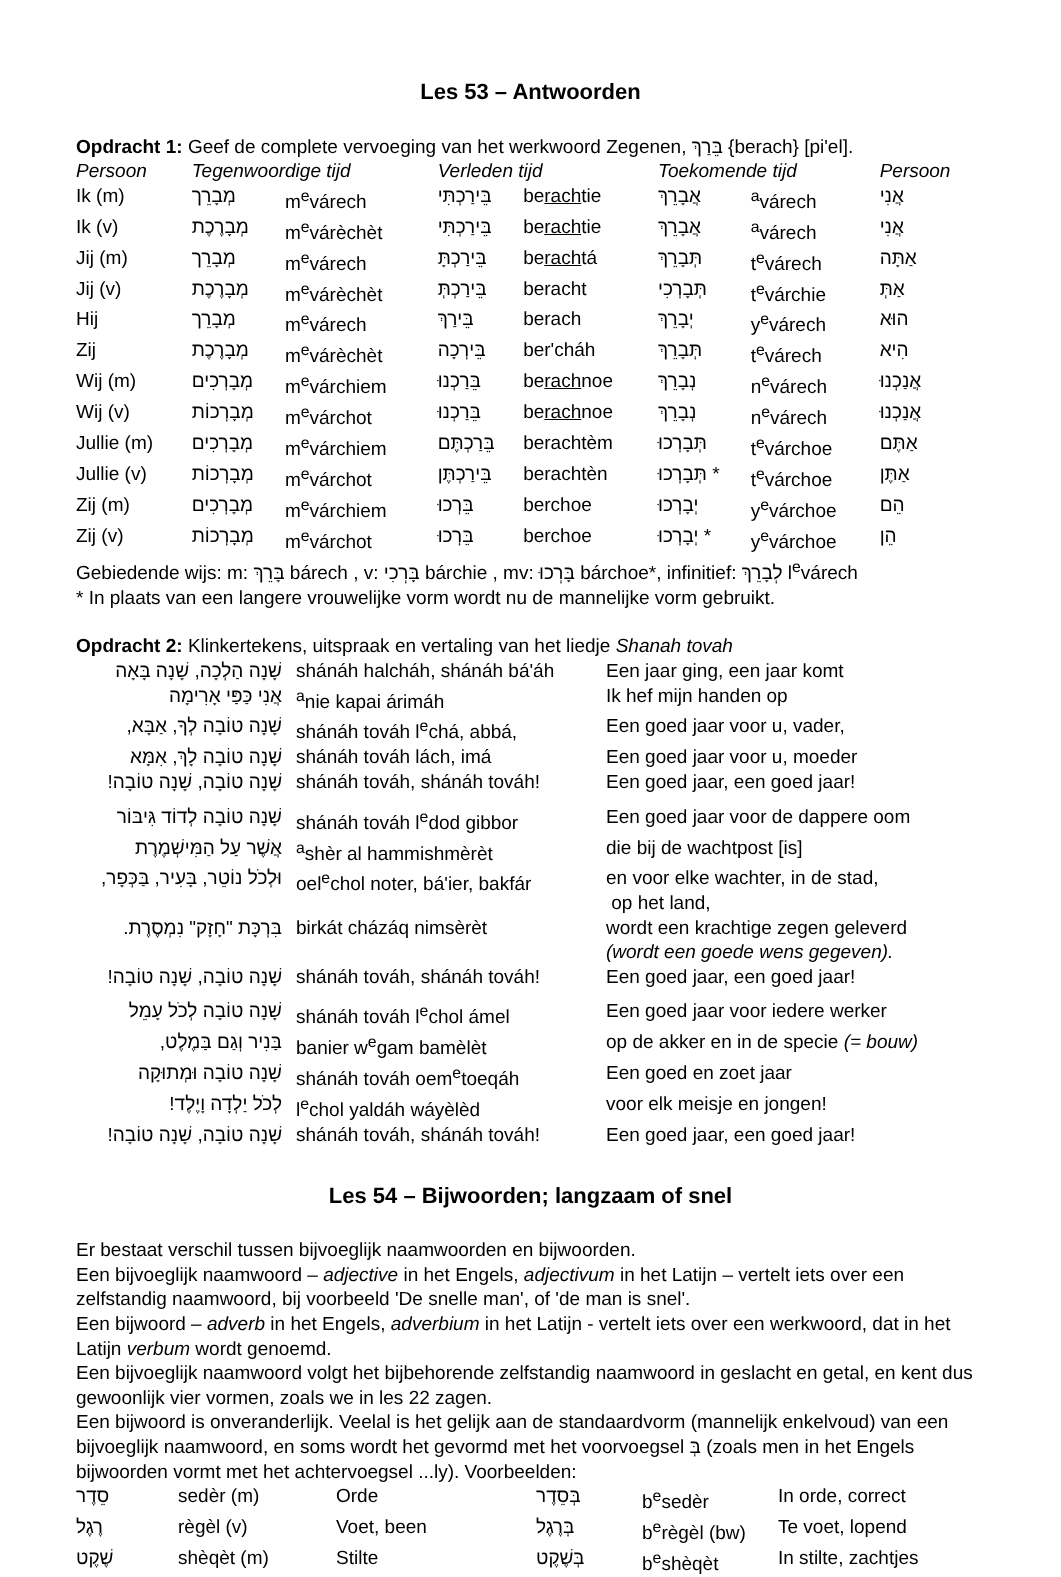Les 53 – Antwoorden
Opdracht 1: Geef de complete vervoeging van het werkwoord Zegenen, בֵּרַךְ {berach} [pi'el].
| Persoon | Tegenwoordige tijd | | Verleden tijd | | Toekomende tijd | | Persoon |
| --- | --- | --- | --- | --- | --- | --- | --- |
| Ik (m) | מְבָרֵך | m<sup>e</sup>várech | בֵּירַכְתִּי | be rach tie | אֲבָרֵךְ | <sup>a</sup> várech | אֲנִי |
| Ik (v) | מְבָרֶכֶת | m<sup>e</sup>várèchèt | בֵּירַכְתִּי | be rach tie | אֲבָרֵךְ | <sup>a</sup> várech | אֲנִי |
| Jij (m) | מְבָרֵך | m<sup>e</sup>várech | בֵּירַכְתָּ | be rach tá | תְּבָרֵךְ | t<sup>e</sup>várech | אַתָּה |
| Jij (v) | מְבָרֶכֶת | m<sup>e</sup>várèchèt | בֵּירַכְתְּ | beracht | תְּבָרְכִי | t<sup>e</sup>várchie | אַתְּ |
| Hij | מְבָרֵך | m<sup>e</sup>várech | בֵּירַךְ | berach | יְבָרֵךְ | y<sup>e</sup>várech | הוּא |
| Zij | מְבָרֶכֶת | m<sup>e</sup>várèchèt | בֵּירְכָה | ber'cháh | תְּבָרֵךְ | t<sup>e</sup>várech | הִיא |
| Wij (m) | מְבָרְכִים | m<sup>e</sup>várchiem | בֵּרַכְנוּ | be rach noe | נְבָרֵךְ | n<sup>e</sup>várech | אֲנַכְנוּ |
| Wij (v) | מְבָרְכוֹת | m<sup>e</sup>várchot | בֵּרַכְנוּ | be rach noe | נְבָרֵךְ | n<sup>e</sup>várech | אֲנַכְנוּ |
| Jullie (m) | מְבָרְכִים | m<sup>e</sup>várchiem | בֵּרַכְתֶּם | berachtèm | תְּבָרְכוּ | t<sup>e</sup>várchoe | אַתֶּם |
| Jullie (v) | מְבָרְכוֹת | m<sup>e</sup>várchot | בֵּירַכְתֶּן | berachtèn | תְּבָרְכוּ * | t<sup>e</sup>várchoe | אַתֶּן |
| Zij (m) | מְבָרְכִים | m<sup>e</sup>várchiem | בֵּרְכוּ | berchoe | יְבָרְכוּ | y<sup>e</sup>várchoe | הֵם |
| Zij (v) | מְבָרְכוֹת | m<sup>e</sup>várchot | בֵּרְכוּ | berchoe | יְבָרְכוּ * | y<sup>e</sup>várchoe | הֵן |
Gebiedende wijs: m: בָּרֵךְ bárech , v: בָּרְכִי bárchie , mv: בָּרְכוּ bárchoe*, infinitief: לְבָרֵךְ l<sup>e</sup>várech
* In plaats van een langere vrouwelijke vorm wordt nu de mannelijke vorm gebruikt.
Opdracht 2: Klinkertekens, uitspraak en vertaling van het liedje Shanah tovah
| שָׁנָה הַלְכָה, שָׁנָה בָּאָה | shánáh halcháh, shánáh bá'áh | Een jaar ging, een jaar komt |
| אֲנִי כַּפַּי אָרִימָה | <sup>a</sup> nie kapai árimáh | Ik hef mijn handen op |
| שָׁנָה טוֹבָה לְךָ, אַבָּא, | shánáh továh l<sup>e</sup>chá, abbá, | Een goed jaar voor u, vader, |
| שָׁנָה טוֹבָה לָךְ, אִמָּא | shánáh továh lách, imá | Een goed jaar voor u, moeder |
| שָׁנָה טוֹבָה, שָׁנָה טוֹבָה! | shánáh továh, shánáh továh! | Een goed jaar, een goed jaar! |
| שָׁנָה טוֹבָה לְדוֹד גִּיבּוֹר | shánáh továh l<sup>e</sup>dod gibbor | Een goed jaar voor de dappere oom |
| אֲשֶׁר עַל הַמִּישְׁמֶרֶת | <sup>a</sup> shèr al hammishmèrèt | die bij de wachtpost [is] |
| וּלְכֹל נוֹטֵר, בָּעִיר, בַּכְּפָר, | oel<sup>e</sup>chol noter, bá'ier, bakfár | en voor elke wachter, in de stad, op het land, |
| בִּרְכָּת "חָזָק" נִמְסֶרֶת. | birkát cházáq nimsèrèt | wordt een krachtige zegen geleverd (wordt een goede wens gegeven). |
| שָׁנָה טוֹבָה, שָׁנָה טוֹבָה! | shánáh továh, shánáh továh! | Een goed jaar, een goed jaar! |
| שָׁנָה טוֹבָה לְכֹל עָמֵל | shánáh továh l<sup>e</sup>chol ámel | Een goed jaar voor iedere werker |
| בַּנִיר וְגַם בַּמֶלֶט, | banier w<sup>e</sup>gam bamèlèt | op de akker en in de specie (= bouw) |
| שָׁנָה טוֹבָה וּמְתוּקָה | shánáh továh oem<sup>e</sup>toeqáh | Een goed en zoet jaar |
| לְכֹל יַלְדָה וָיֶלֶד! | l<sup>e</sup>chol yaldáh wáyèlèd | voor elk meisje en jongen! |
| שָׁנָה טוֹבָה, שָׁנָה טוֹבָה! | shánáh továh, shánáh továh! | Een goed jaar, een goed jaar! |
Les 54 – Bijwoorden; langzaam of snel
Er bestaat verschil tussen bijvoeglijk naamwoorden en bijwoorden.
Een bijvoeglijk naamwoord – adjective in het Engels, adjectivum in het Latijn – vertelt iets over een zelfstandig naamwoord, bij voorbeeld 'De snelle man', of 'de man is snel'.
Een bijwoord – adverb in het Engels, adverbium in het Latijn - vertelt iets over een werkwoord, dat in het Latijn verbum wordt genoemd.
Een bijvoeglijk naamwoord volgt het bijbehorende zelfstandig naamwoord in geslacht en getal, en kent dus gewoonlijk vier vormen, zoals we in les 22 zagen.
Een bijwoord is onveranderlijk. Veelal is het gelijk aan de standaardvorm (mannelijk enkelvoud) van een bijvoeglijk naamwoord, en soms wordt het gevormd met het voorvoegsel בְּ (zoals men in het Engels bijwoorden vormt met het achtervoegsel ...ly). Voorbeelden:
| סֵדֶר | sedèr (m) | Orde | בְּסֵדֶר | b<sup>e</sup>sedèr | In orde, correct |
| רֶגֶל | règèl (v) | Voet, been | בְּרֶגֶל | b<sup>e</sup>règèl (bw) | Te voet, lopend |
| שֶׁקֶט | shèqèt (m) | Stilte | בְּשֶׁקֶט | b<sup>e</sup>shèqèt | In stilte, zachtjes |